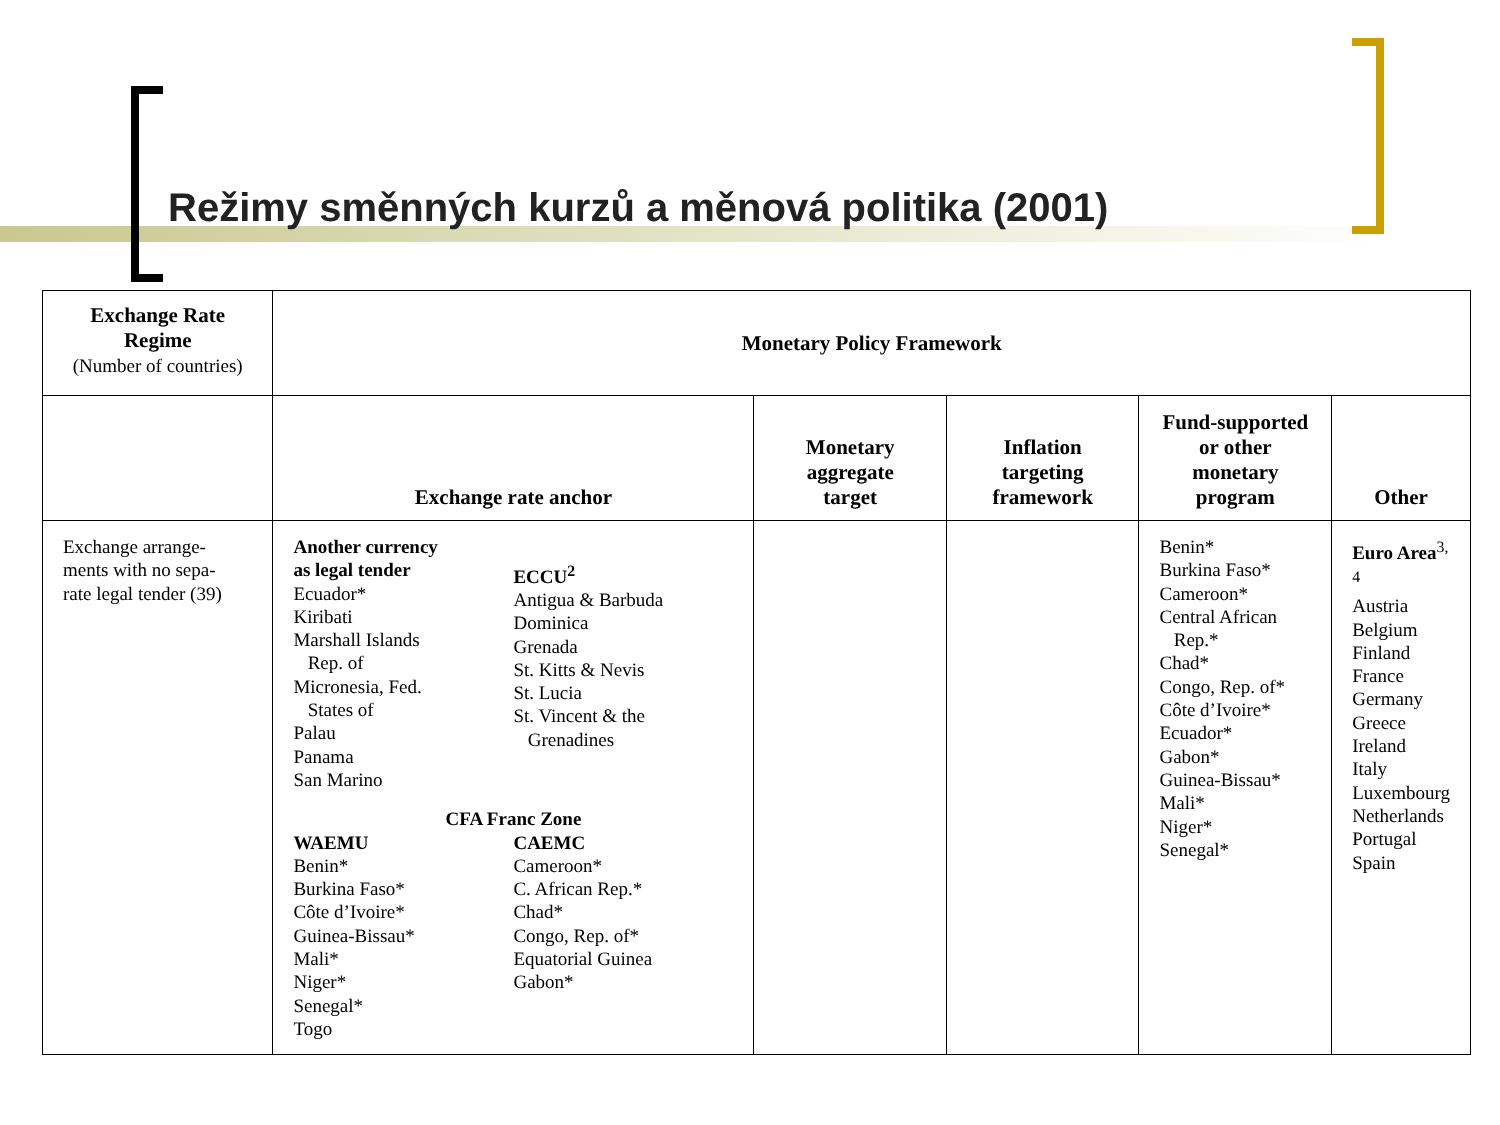Režimy směnných kurzů a měnová politika (2001)
| Exchange Rate Regime (Number of countries) | Monetary Policy Framework | | | | |
| --- | --- | --- | --- | --- | --- |
| | Exchange rate anchor | Monetary aggregate target | Inflation targeting framework | Fund-supported or other monetary program | Other |
| Exchange arrange- ments with no sepa- rate legal tender (39) | Another currency as legal tender Ecuador* Kiribati Marshall Islands Rep. of Micronesia, Fed. States of Palau Panama San Marino ECCU<sup>2</sup> Antigua & Barbuda Dominica Grenada St. Kitts & Nevis St. Lucia St. Vincent & the Grenadines CFA Franc Zone WAEMU Benin* Burkina Faso* Côte d’Ivoire* Guinea-Bissau* Mali* Niger* Senegal* Togo CAEMC Cameroon* C. African Rep.* Chad* Congo, Rep. of* Equatorial Guinea Gabon* | | | Benin* Burkina Faso* Cameroon* Central African Rep.* Chad* Congo, Rep. of* Côte d’Ivoire* Ecuador* Gabon* Guinea-Bissau* Mali* Niger* Senegal* | Euro Area<sup>3, 4</sup> Austria Belgium Finland France Germany Greece Ireland Italy Luxembourg Netherlands Portugal Spain |